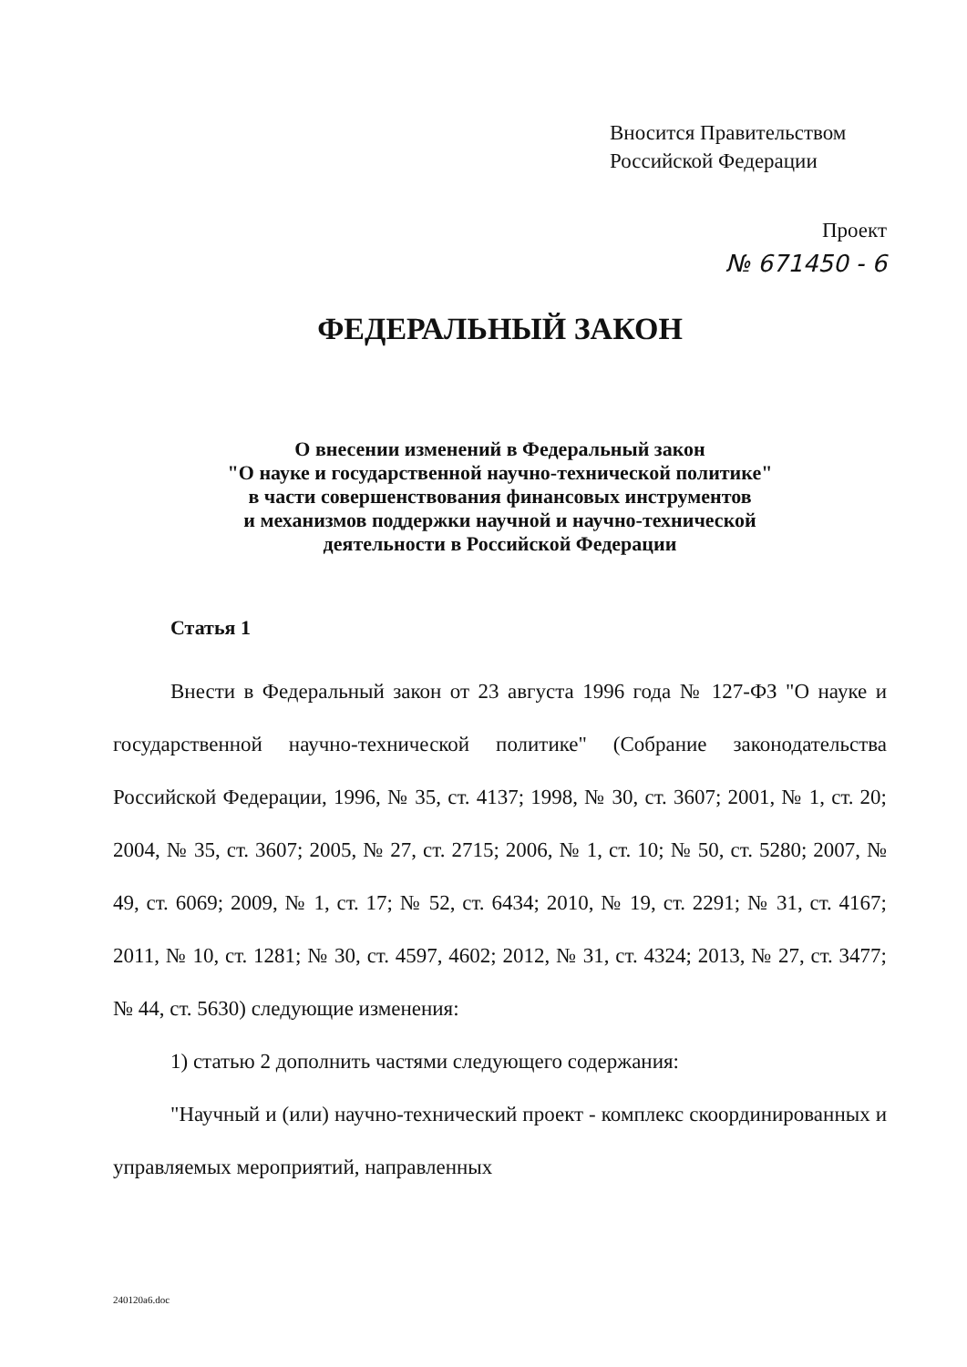Вносится Правительством
Российской Федерации
Проект
№ 671450 - 6
ФЕДЕРАЛЬНЫЙ ЗАКОН
О внесении изменений в Федеральный закон
"О науке и государственной научно-технической политике"
в части совершенствования финансовых инструментов
и механизмов поддержки научной и научно-технической
деятельности в Российской Федерации
Статья 1
Внести в Федеральный закон от 23 августа 1996 года № 127-ФЗ "О науке и государственной научно-технической политике" (Собрание законодательства Российской Федерации, 1996, № 35, ст. 4137; 1998, № 30, ст. 3607; 2001, № 1, ст. 20; 2004, № 35, ст. 3607; 2005, № 27, ст. 2715; 2006, № 1, ст. 10; № 50, ст. 5280; 2007, № 49, ст. 6069; 2009, № 1, ст. 17; № 52, ст. 6434; 2010, № 19, ст. 2291; № 31, ст. 4167; 2011, № 10, ст. 1281; № 30, ст. 4597, 4602; 2012, № 31, ст. 4324; 2013, № 27, ст. 3477; № 44, ст. 5630) следующие изменения:
1) статью 2 дополнить частями следующего содержания:
"Научный и (или) научно-технический проект - комплекс скоординированных и управляемых мероприятий, направленных
240120a6.doc